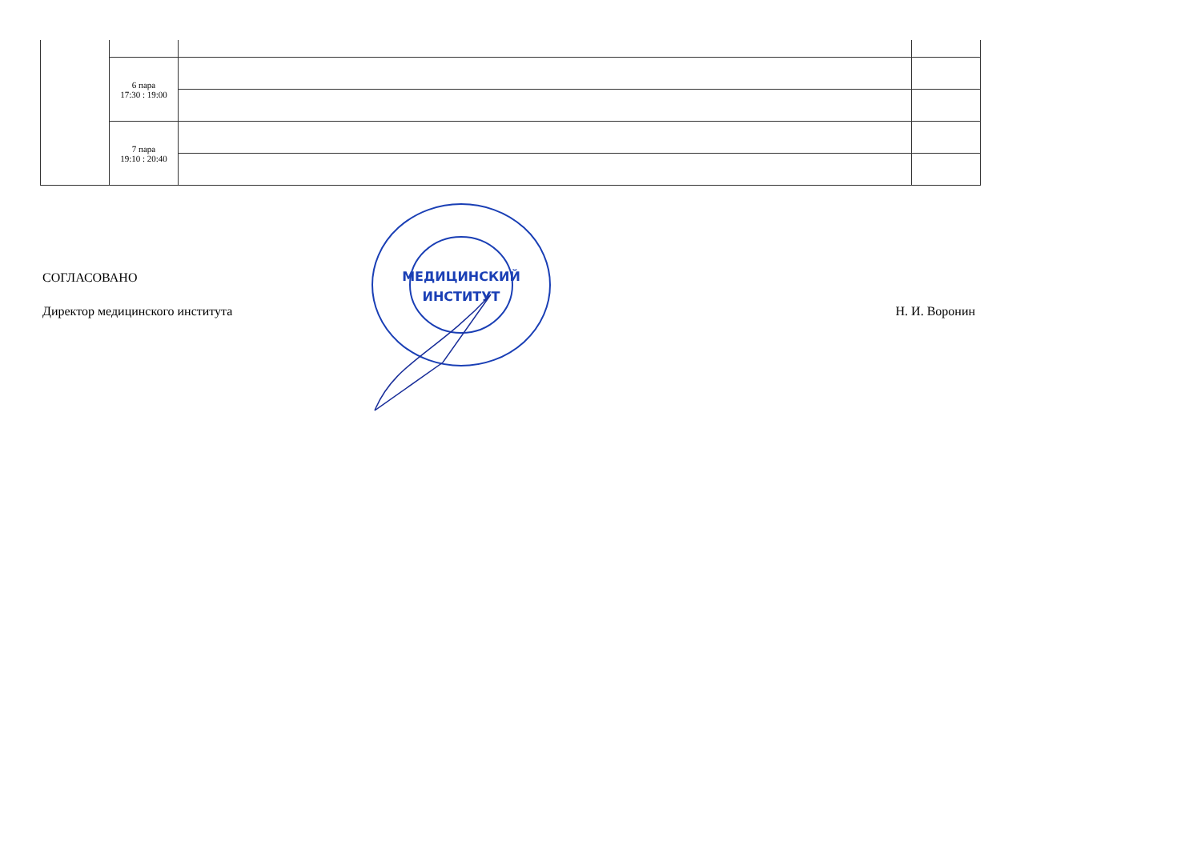| | 6 пара 17:30 : 19:00 | | |
| | 7 пара 19:10 : 20:40 | | |
СОГЛАСОВАНО
Директор медицинского института Н. И. Воронин
МЕДИЦИНСКИЙ
ИНСТИТУТ